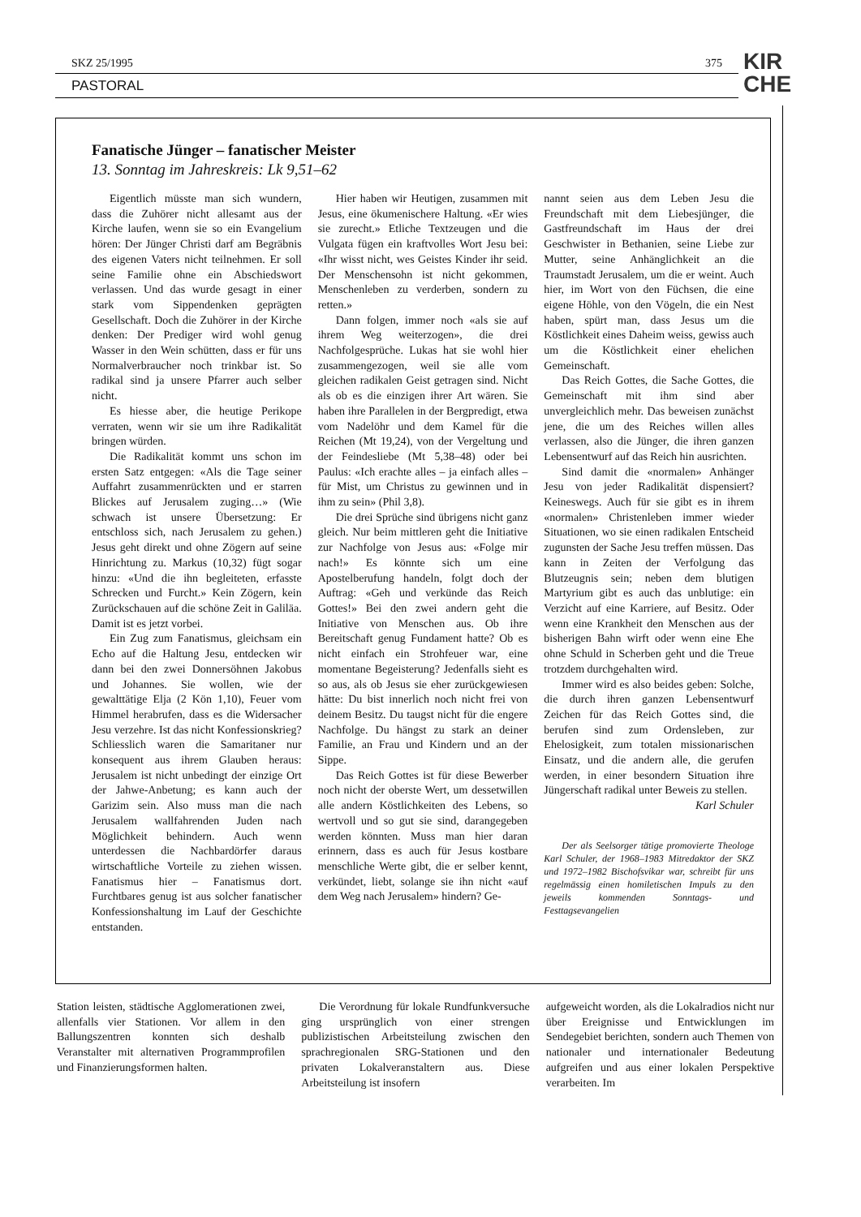SKZ 25/1995 375
PASTORAL
KIR
CHE
Fanatische Jünger – fanatischer Meister
13. Sonntag im Jahreskreis: Lk 9,51–62
Eigentlich müsste man sich wundern, dass die Zuhörer nicht allesamt aus der Kirche laufen, wenn sie so ein Evangelium hören: Der Jünger Christi darf am Begräbnis des eigenen Vaters nicht teilnehmen. Er soll seine Familie ohne ein Abschiedswort verlassen. Und das wurde gesagt in einer stark vom Sippendenken geprägten Gesellschaft. Doch die Zuhörer in der Kirche denken: Der Prediger wird wohl genug Wasser in den Wein schütten, dass er für uns Normalverbraucher noch trinkbar ist. So radikal sind ja unsere Pfarrer auch selber nicht.
Es hiesse aber, die heutige Perikope verraten, wenn wir sie um ihre Radikalität bringen würden.
Die Radikalität kommt uns schon im ersten Satz entgegen: «Als die Tage seiner Auffahrt zusammenrückten und er starren Blickes auf Jerusalem zuging…» (Wie schwach ist unsere Übersetzung: Er entschloss sich, nach Jerusalem zu gehen.) Jesus geht direkt und ohne Zögern auf seine Hinrichtung zu. Markus (10,32) fügt sogar hinzu: «Und die ihn begleiteten, erfasste Schrecken und Furcht.» Kein Zögern, kein Zurückschauen auf die schöne Zeit in Galiläa. Damit ist es jetzt vorbei.
Ein Zug zum Fanatismus, gleichsam ein Echo auf die Haltung Jesu, entdecken wir dann bei den zwei Donnersöhnen Jakobus und Johannes. Sie wollen, wie der gewalttätige Elja (2 Kön 1,10), Feuer vom Himmel herabrufen, dass es die Widersacher Jesu verzehre. Ist das nicht Konfessionskrieg? Schliesslich waren die Samaritaner nur konsequent aus ihrem Glauben heraus: Jerusalem ist nicht unbedingt der einzige Ort der Jahwe-Anbetung; es kann auch der Garizim sein. Also muss man die nach Jerusalem wallfahrenden Juden nach Möglichkeit behindern. Auch wenn unterdessen die Nachbardörfer daraus wirtschaftliche Vorteile zu ziehen wissen. Fanatismus hier – Fanatismus dort. Furchtbares genug ist aus solcher fanatischer Konfessionshaltung im Lauf der Geschichte entstanden.
Hier haben wir Heutigen, zusammen mit Jesus, eine ökumenischere Haltung. «Er wies sie zurecht.» Etliche Textzeugen und die Vulgata fügen ein kraftvolles Wort Jesu bei: «Ihr wisst nicht, wes Geistes Kinder ihr seid. Der Menschensohn ist nicht gekommen, Menschenleben zu verderben, sondern zu retten.»
Dann folgen, immer noch «als sie auf ihrem Weg weiterzogen», die drei Nachfolgesprüche. Lukas hat sie wohl hier zusammengezogen, weil sie alle vom gleichen radikalen Geist getragen sind. Nicht als ob es die einzigen ihrer Art wären. Sie haben ihre Parallelen in der Bergpredigt, etwa vom Nadelöhr und dem Kamel für die Reichen (Mt 19,24), von der Vergeltung und der Feindesliebe (Mt 5,38–48) oder bei Paulus: «Ich erachte alles – ja einfach alles – für Mist, um Christus zu gewinnen und in ihm zu sein» (Phil 3,8).
Die drei Sprüche sind übrigens nicht ganz gleich. Nur beim mittleren geht die Initiative zur Nachfolge von Jesus aus: «Folge mir nach!» Es könnte sich um eine Apostelberufung handeln, folgt doch der Auftrag: «Geh und verkünde das Reich Gottes!» Bei den zwei andern geht die Initiative von Menschen aus. Ob ihre Bereitschaft genug Fundament hatte? Ob es nicht einfach ein Strohfeuer war, eine momentane Begeisterung? Jedenfalls sieht es so aus, als ob Jesus sie eher zurückgewiesen hätte: Du bist innerlich noch nicht frei von deinem Besitz. Du taugst nicht für die engere Nachfolge. Du hängst zu stark an deiner Familie, an Frau und Kindern und an der Sippe.
Das Reich Gottes ist für diese Bewerber noch nicht der oberste Wert, um dessetwillen alle andern Köstlichkeiten des Lebens, so wertvoll und so gut sie sind, darangegeben werden könnten. Muss man hier daran erinnern, dass es auch für Jesus kostbare menschliche Werte gibt, die er selber kennt, verkündet, liebt, solange sie ihn nicht «auf dem Weg nach Jerusalem» hindern? Ge-
nannt seien aus dem Leben Jesu die Freundschaft mit dem Liebesjünger, die Gastfreundschaft im Haus der drei Geschwister in Bethanien, seine Liebe zur Mutter, seine Anhänglichkeit an die Traumstadt Jerusalem, um die er weint. Auch hier, im Wort von den Füchsen, die eine eigene Höhle, von den Vögeln, die ein Nest haben, spürt man, dass Jesus um die Köstlichkeit eines Daheim weiss, gewiss auch um die Köstlichkeit einer ehelichen Gemeinschaft.
Das Reich Gottes, die Sache Gottes, die Gemeinschaft mit ihm sind aber unvergleichlich mehr. Das beweisen zunächst jene, die um des Reiches willen alles verlassen, also die Jünger, die ihren ganzen Lebensentwurf auf das Reich hin ausrichten.
Sind damit die «normalen» Anhänger Jesu von jeder Radikalität dispensiert? Keineswegs. Auch für sie gibt es in ihrem «normalen» Christenleben immer wieder Situationen, wo sie einen radikalen Entscheid zugunsten der Sache Jesu treffen müssen. Das kann in Zeiten der Verfolgung das Blutzeugnis sein; neben dem blutigen Martyrium gibt es auch das unblutige: ein Verzicht auf eine Karriere, auf Besitz. Oder wenn eine Krankheit den Menschen aus der bisherigen Bahn wirft oder wenn eine Ehe ohne Schuld in Scherben geht und die Treue trotzdem durchgehalten wird.
Immer wird es also beides geben: Solche, die durch ihren ganzen Lebensentwurf Zeichen für das Reich Gottes sind, die berufen sind zum Ordensleben, zur Ehelosigkeit, zum totalen missionarischen Einsatz, und die andern alle, die gerufen werden, in einer besondern Situation ihre Jüngerschaft radikal unter Beweis zu stellen. Karl Schuler
Der als Seelsorger tätige promovierte Theologe Karl Schuler, der 1968–1983 Mitredaktor der SKZ und 1972–1982 Bischofsvikar war, schreibt für uns regelmässig einen homiletischen Impuls zu den jeweils kommenden Sonntags- und Festtagsevangelien
Station leisten, städtische Agglomerationen zwei, allenfalls vier Stationen. Vor allem in den Ballungszentren konnten sich deshalb Veranstalter mit alternativen Programmprofilen und Finanzierungsformen halten.
Die Verordnung für lokale Rundfunkversuche ging ursprünglich von einer strengen publizistischen Arbeitsteilung zwischen den sprachregionalen SRG-Stationen und den privaten Lokalveranstaltern aus. Diese Arbeitsteilung ist insofern
aufgeweicht worden, als die Lokalradios nicht nur über Ereignisse und Entwicklungen im Sendegebiet berichten, sondern auch Themen von nationaler und internationaler Bedeutung aufgreifen und aus einer lokalen Perspektive verarbeiten. Im